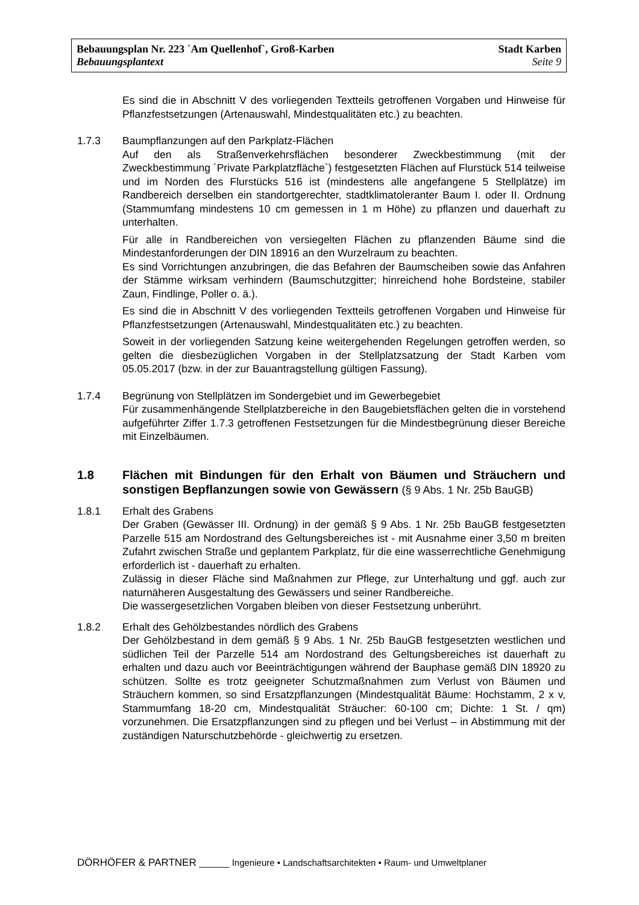Bebauungsplan Nr. 223 ´Am Quellenhof`, Groß-Karben Stadt Karben
Bebauungsplantext Seite 9
Es sind die in Abschnitt V des vorliegenden Textteils getroffenen Vorgaben und Hinweise für Pflanzfestsetzungen (Artenauswahl, Mindestqualitäten etc.) zu beachten.
1.7.3 Baumpflanzungen auf den Parkplatz-Flächen
Auf den als Straßenverkehrsflächen besonderer Zweckbestimmung (mit der Zweckbestimmung ´Private Parkplatzfläche`) festgesetzten Flächen auf Flurstück 514 teilweise und im Norden des Flurstücks 516 ist (mindestens alle angefangene 5 Stellplätze) im Randbereich derselben ein standortgerechter, stadtklimatoleranter Baum I. oder II. Ordnung (Stammumfang mindestens 10 cm gemessen in 1 m Höhe) zu pflanzen und dauerhaft zu unterhalten.
Für alle in Randbereichen von versiegelten Flächen zu pflanzenden Bäume sind die Mindestanforderungen der DIN 18916 an den Wurzelraum zu beachten.
Es sind Vorrichtungen anzubringen, die das Befahren der Baumscheiben sowie das Anfahren der Stämme wirksam verhindern (Baumschutzgitter; hinreichend hohe Bordsteine, stabiler Zaun, Findlinge, Poller o. ä.).
Es sind die in Abschnitt V des vorliegenden Textteils getroffenen Vorgaben und Hinweise für Pflanzfestsetzungen (Artenauswahl, Mindestqualitäten etc.) zu beachten.
Soweit in der vorliegenden Satzung keine weitergehenden Regelungen getroffen werden, so gelten die diesbezüglichen Vorgaben in der Stellplatzsatzung der Stadt Karben vom 05.05.2017 (bzw. in der zur Bauantragstellung gültigen Fassung).
1.7.4 Begrünung von Stellplätzen im Sondergebiet und im Gewerbegebiet
Für zusammenhängende Stellplatzbereiche in den Baugebietsflächen gelten die in vorstehend aufgeführter Ziffer 1.7.3 getroffenen Festsetzungen für die Mindestbegrünung dieser Bereiche mit Einzelbäumen.
1.8 Flächen mit Bindungen für den Erhalt von Bäumen und Sträuchern und sonstigen Bepflanzungen sowie von Gewässern (§ 9 Abs. 1 Nr. 25b BauGB)
1.8.1 Erhalt des Grabens
Der Graben (Gewässer III. Ordnung) in der gemäß § 9 Abs. 1 Nr. 25b BauGB festgesetzten Parzelle 515 am Nordostrand des Geltungsbereiches ist - mit Ausnahme einer 3,50 m breiten Zufahrt zwischen Straße und geplantem Parkplatz, für die eine wasserrechtliche Genehmigung erforderlich ist - dauerhaft zu erhalten.
Zulässig in dieser Fläche sind Maßnahmen zur Pflege, zur Unterhaltung und ggf. auch zur naturnäheren Ausgestaltung des Gewässers und seiner Randbereiche.
Die wassergesetzlichen Vorgaben bleiben von dieser Festsetzung unberührt.
1.8.2 Erhalt des Gehölzbestandes nördlich des Grabens
Der Gehölzbestand in dem gemäß § 9 Abs. 1 Nr. 25b BauGB festgesetzten westlichen und südlichen Teil der Parzelle 514 am Nordostrand des Geltungsbereiches ist dauerhaft zu erhalten und dazu auch vor Beeinträchtigungen während der Bauphase gemäß DIN 18920 zu schützen. Sollte es trotz geeigneter Schutzmaßnahmen zum Verlust von Bäumen und Sträuchern kommen, so sind Ersatzpflanzungen (Mindestqualität Bäume: Hochstamm, 2 x v, Stammumfang 18-20 cm, Mindestqualität Sträucher: 60-100 cm; Dichte: 1 St. / qm) vorzunehmen. Die Ersatzpflanzungen sind zu pflegen und bei Verlust – in Abstimmung mit der zuständigen Naturschutzbehörde - gleichwertig zu ersetzen.
DÖRHÖFER & PARTNER ______ Ingenieure • Landschaftsarchitekten • Raum- und Umweltplaner